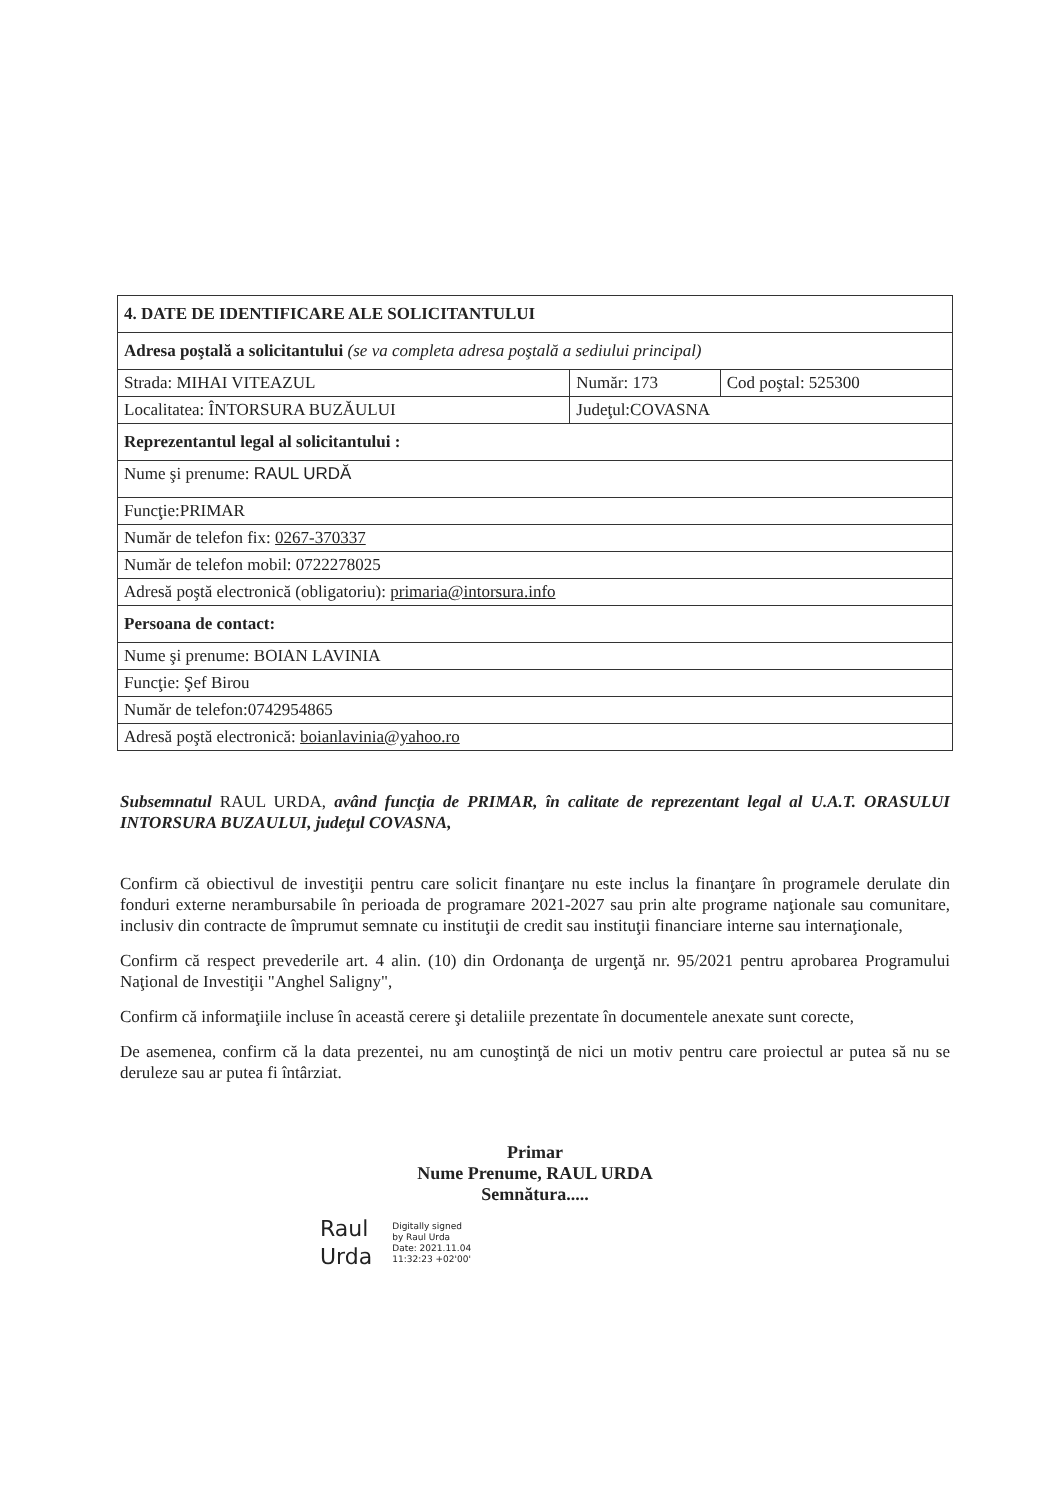| 4. DATE DE IDENTIFICARE ALE SOLICITANTULUI | | |
| Adresa poştală a solicitantului (se va completa adresa poştală a sediului principal) | | |
| Strada: MIHAI VITEAZUL | Număr: 173 | Cod poştal: 525300 |
| Localitatea: ÎNTORSURA BUZĂULUI | Judeţul:COVASNA | |
| Reprezentantul legal al solicitantului : | | |
| Nume şi prenume: RAUL URDĂ | | |
| Funcţie:PRIMAR | | |
| Număr de telefon fix: 0267-370337 | | |
| Număr de telefon mobil: 0722278025 | | |
| Adresă poştă electronică (obligatoriu): primaria@intorsura.info | | |
| Persoana de contact: | | |
| Nume şi prenume: BOIAN LAVINIA | | |
| Funcţie: Şef Birou | | |
| Număr de telefon:0742954865 | | |
| Adresă poştă electronică: boianlavinia@yahoo.ro | | |
Subsemnatul RAUL URDA, având funcţia de PRIMAR, în calitate de reprezentant legal al U.A.T. ORASULUI INTORSURA BUZAULUI, judeţul COVASNA,
Confirm că obiectivul de investiţii pentru care solicit finanţare nu este inclus la finanţare în programele derulate din fonduri externe nerambursabile în perioada de programare 2021-2027 sau prin alte programe naţionale sau comunitare, inclusiv din contracte de împrumut semnate cu instituţii de credit sau instituţii financiare interne sau internaţionale,
Confirm că respect prevederile art. 4 alin. (10) din Ordonanţa de urgenţă nr. 95/2021 pentru aprobarea Programului Naţional de Investiţii "Anghel Saligny",
Confirm că informaţiile incluse în această cerere şi detaliile prezentate în documentele anexate sunt corecte,
De asemenea, confirm că la data prezentei, nu am cunoştinţă de nici un motiv pentru care proiectul ar putea să nu se deruleze sau ar putea fi întârziat.
Primar
Nume Prenume, RAUL URDA
Semnătura.....
Raul
Urda
Digitally signed
by Raul Urda
Date: 2021.11.04
11:32:23 +02'00'